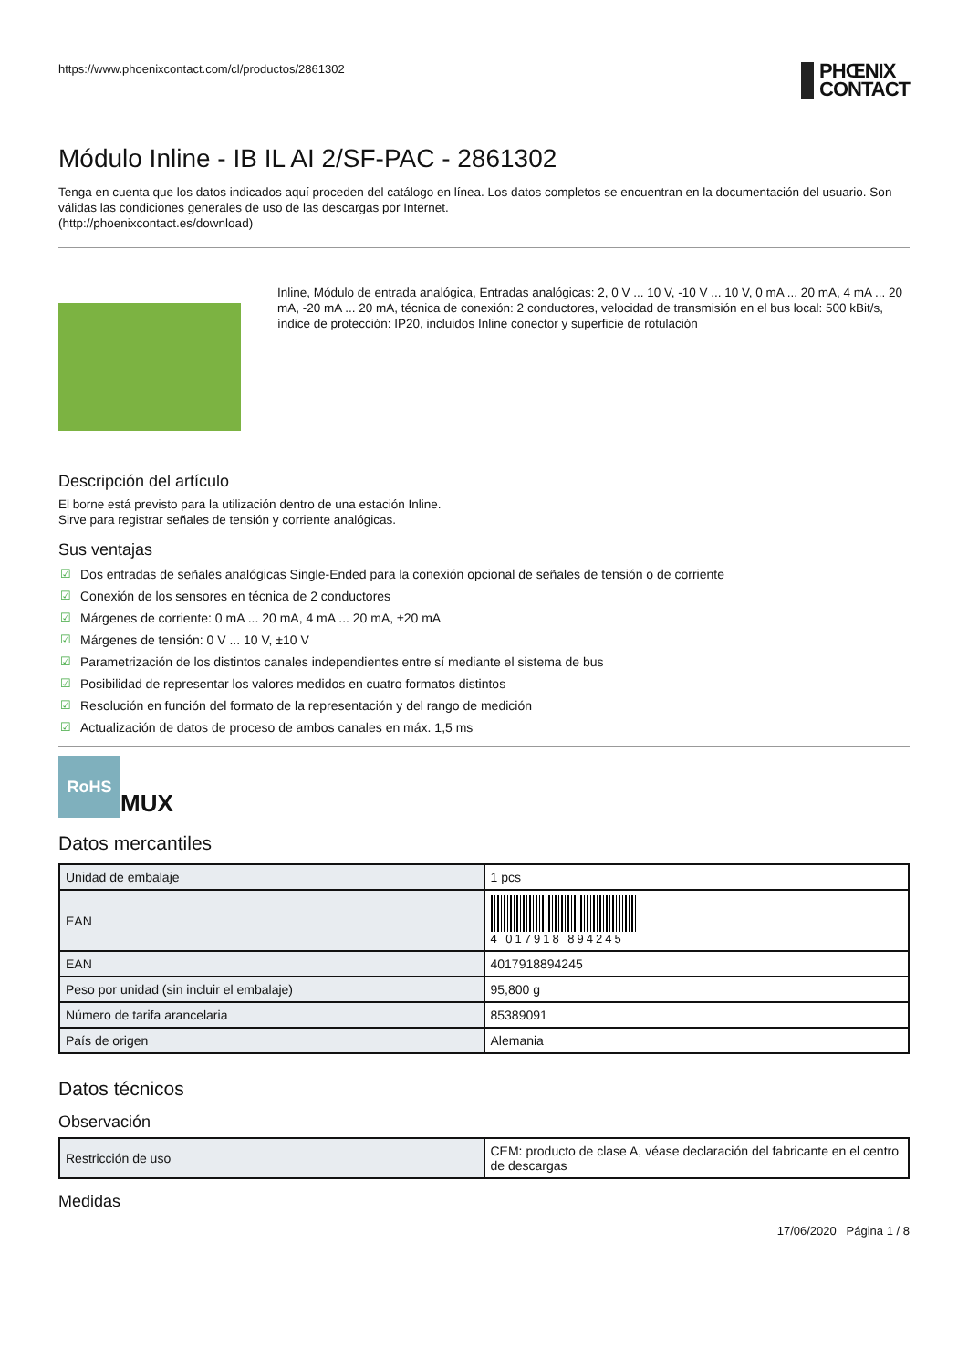https://www.phoenixcontact.com/cl/productos/2861302
PHŒNIX
CONTACT
Módulo Inline - IB IL AI 2/SF-PAC - 2861302
Tenga en cuenta que los datos indicados aquí proceden del catálogo en línea. Los datos completos se encuentran en la documentación del usuario. Son válidas las condiciones generales de uso de las descargas por Internet.
(http://phoenixcontact.es/download)
Inline, Módulo de entrada analógica, Entradas analógicas: 2, 0 V ... 10 V, -10 V ... 10 V, 0 mA ... 20 mA, 4 mA ... 20 mA, -20 mA ... 20 mA, técnica de conexión: 2 conductores, velocidad de transmisión en el bus local: 500 kBit/s, índice de protección: IP20, incluidos Inline conector y superficie de rotulación
Descripción del artículo
El borne está previsto para la utilización dentro de una estación Inline.
Sirve para registrar señales de tensión y corriente analógicas.
Sus ventajas
☑ Dos entradas de señales analógicas Single-Ended para la conexión opcional de señales de tensión o de corriente
☑ Conexión de los sensores en técnica de 2 conductores
☑ Márgenes de corriente: 0 mA ... 20 mA, 4 mA ... 20 mA, ±20 mA
☑ Márgenes de tensión: 0 V ... 10 V, ±10 V
☑ Parametrización de los distintos canales independientes entre sí mediante el sistema de bus
☑ Posibilidad de representar los valores medidos en cuatro formatos distintos
☑ Resolución en función del formato de la representación y del rango de medición
☑ Actualización de datos de proceso de ambos canales en máx. 1,5 ms
RoHS
MUX
Datos mercantiles
| Unidad de embalaje | 1 pcs |
| EAN | 4 017918 894245 |
| EAN | 4017918894245 |
| Peso por unidad (sin incluir el embalaje) | 95,800 g |
| Número de tarifa arancelaria | 85389091 |
| País de origen | Alemania |
Datos técnicos
Observación
| Restricción de uso | CEM: producto de clase A, véase declaración del fabricante en el centro de descargas |
Medidas
17/06/2020 Página 1 / 8